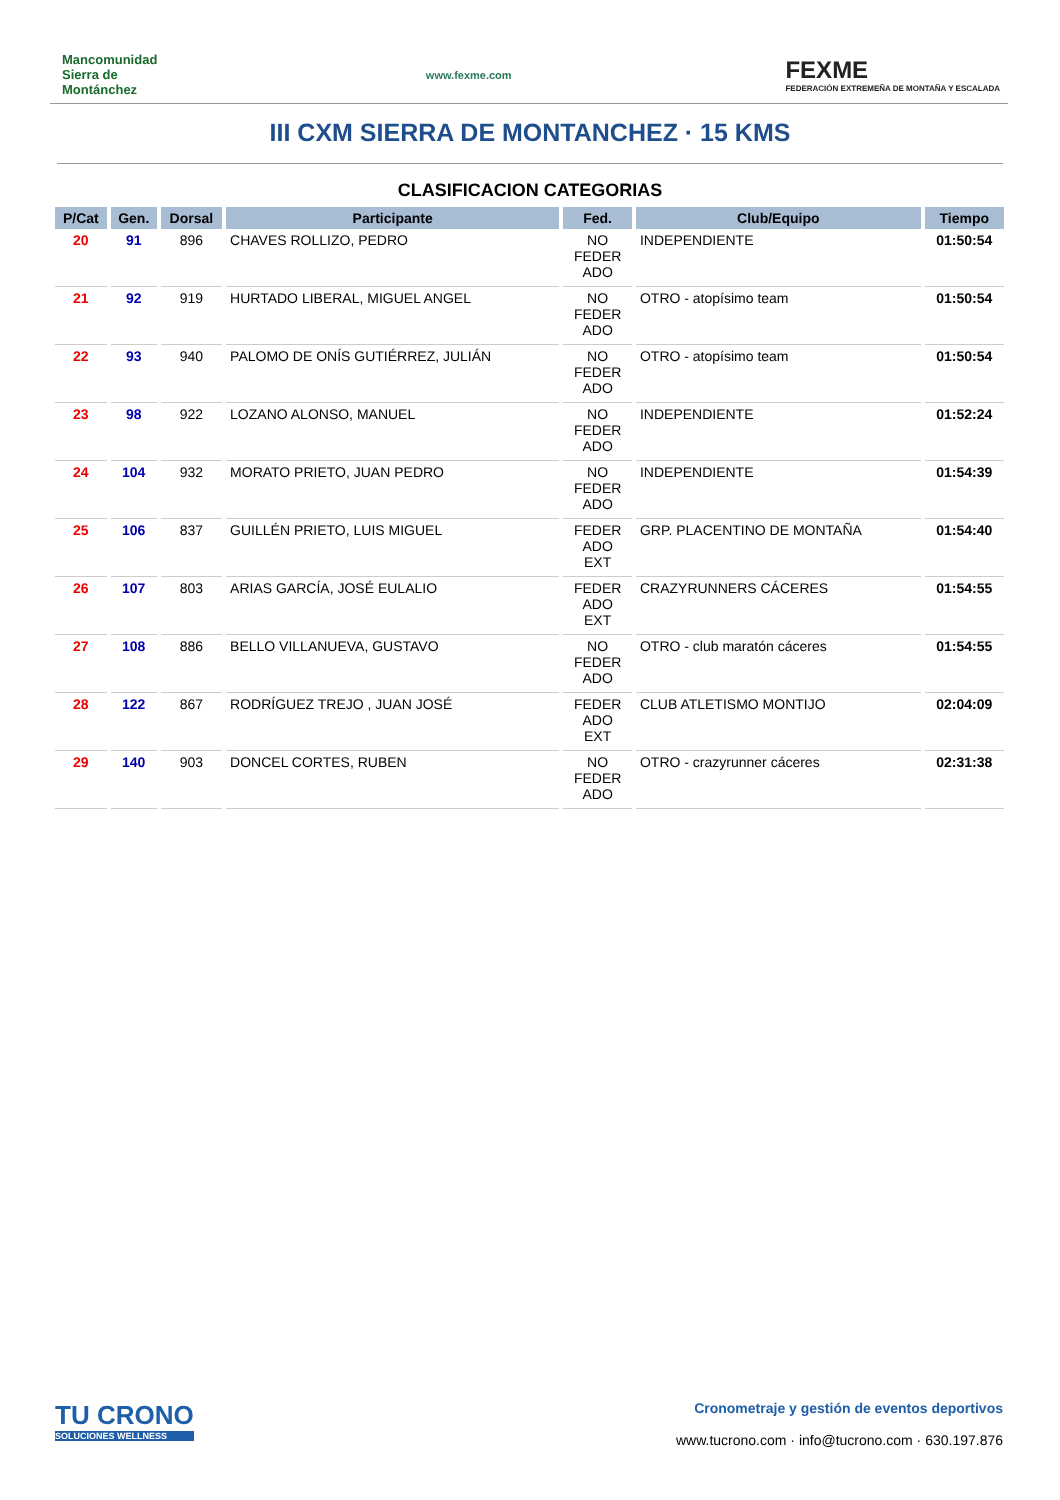Mancomunidad Sierra de Montánchez
www.fexme.com
FEXME
FEDERACIÓN EXTREMEÑA DE MONTAÑA Y ESCALADA
III CXM SIERRA DE MONTANCHEZ · 15 KMS
CLASIFICACION CATEGORIAS
| P/Cat | Gen. | Dorsal | Participante | Fed. | Club/Equipo | Tiempo |
| --- | --- | --- | --- | --- | --- | --- |
| 20 | 91 | 896 | CHAVES ROLLIZO, PEDRO | NO FEDER ADO | INDEPENDIENTE | 01:50:54 |
| 21 | 92 | 919 | HURTADO LIBERAL, MIGUEL ANGEL | NO FEDER ADO | OTRO - atopísimo team | 01:50:54 |
| 22 | 93 | 940 | PALOMO DE ONÍS GUTIÉRREZ, JULIÁN | NO FEDER ADO | OTRO - atopísimo team | 01:50:54 |
| 23 | 98 | 922 | LOZANO ALONSO, MANUEL | NO FEDER ADO | INDEPENDIENTE | 01:52:24 |
| 24 | 104 | 932 | MORATO PRIETO, JUAN PEDRO | NO FEDER ADO | INDEPENDIENTE | 01:54:39 |
| 25 | 106 | 837 | GUILLÉN PRIETO, LUIS MIGUEL | FEDER ADO EXT | GRP. PLACENTINO DE MONTAÑA | 01:54:40 |
| 26 | 107 | 803 | ARIAS GARCÍA, JOSÉ EULALIO | FEDER ADO EXT | CRAZYRUNNERS CÁCERES | 01:54:55 |
| 27 | 108 | 886 | BELLO VILLANUEVA, GUSTAVO | NO FEDER ADO | OTRO - club maratón cáceres | 01:54:55 |
| 28 | 122 | 867 | RODRÍGUEZ TREJO , JUAN JOSÉ | FEDER ADO EXT | CLUB ATLETISMO MONTIJO | 02:04:09 |
| 29 | 140 | 903 | DONCEL CORTES, RUBEN | NO FEDER ADO | OTRO - crazyrunner cáceres | 02:31:38 |
TU CRONO
SOLUCIONES WELLNESS
Cronometraje y gestión de eventos deportivos
www.tucrono.com · info@tucrono.com · 630.197.876